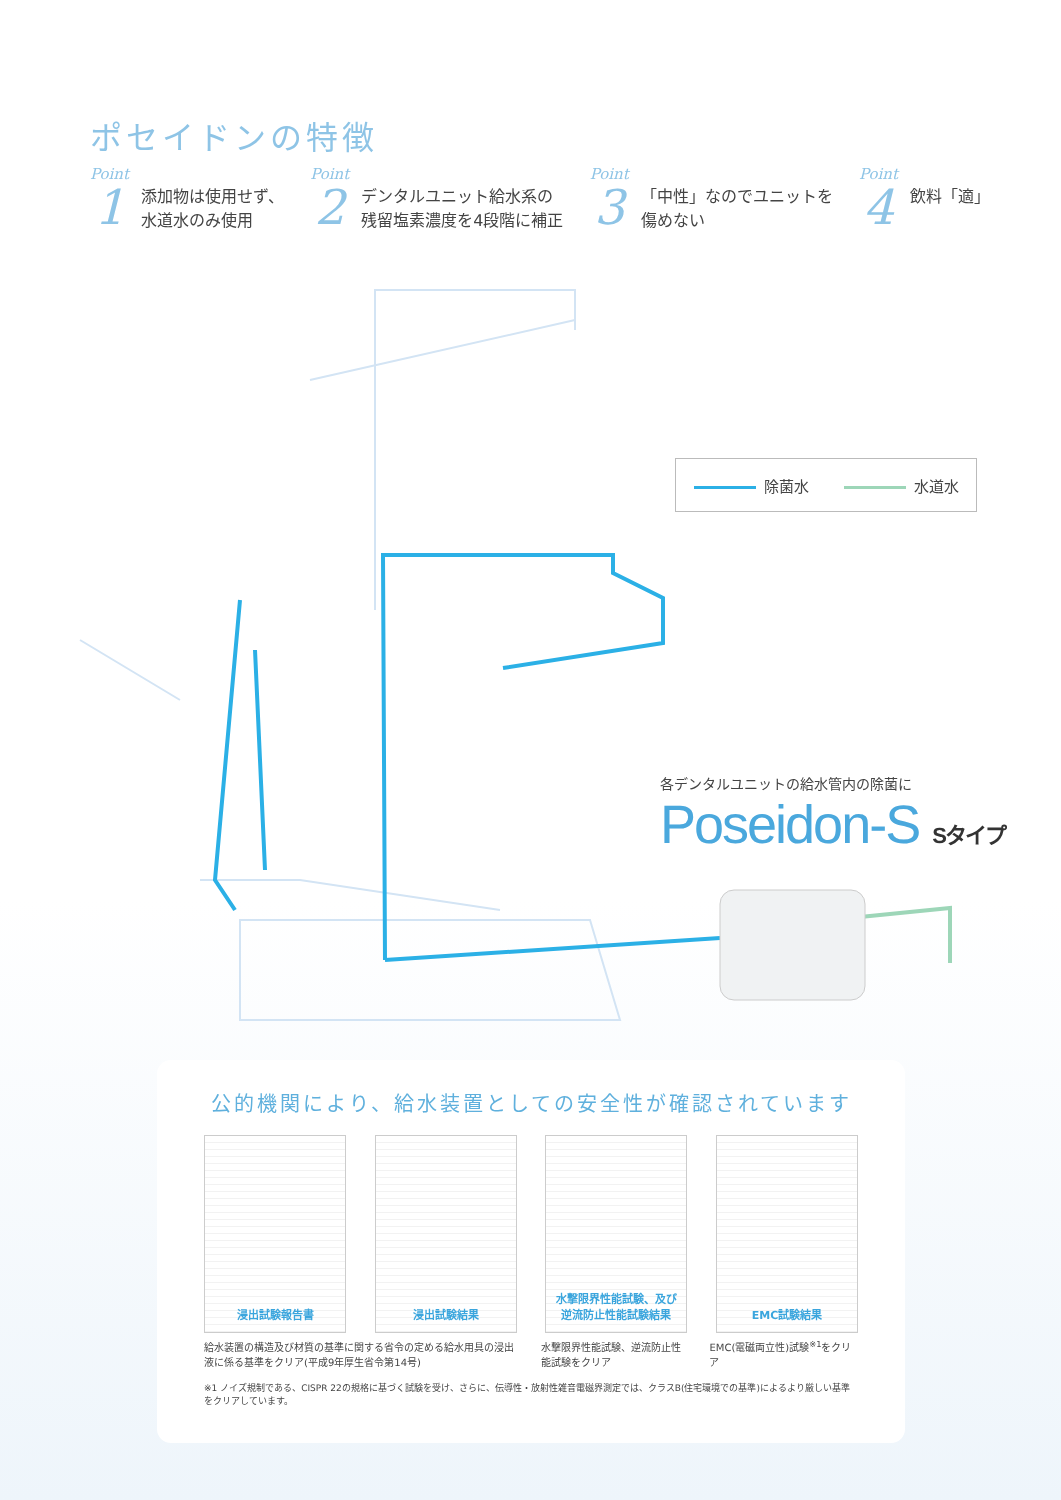ポセイドンの特徴
Point
1
添加物は使用せず、
水道水のみ使用
Point
2
デンタルユニット給水系の
残留塩素濃度を4段階に補正
Point
3
「中性」なのでユニットを
傷めない
Point
4
飲料「適」
除菌水 水道水
各デンタルユニットの給水管内の除菌に
Poseidon-S Sタイプ
公的機関により、給水装置としての安全性が確認されています
浸出試験報告書 浸出試験結果 水撃限界性能試験、及び
逆流防止性能試験結果
EMC試験結果
給水装置の構造及び材質の基準に関する省令の定める給水用具の浸出液に係る基準をクリア(平成9年厚生省令第14号)
水撃限界性能試験、逆流防止性能試験をクリア
EMC(電磁両立性)試験<sup>※1</sup>をクリア
※1 ノイズ規制である、CISPR 22の規格に基づく試験を受け、さらに、伝導性・放射性雑音電磁界測定では、クラスB(住宅環境での基準)によるより厳しい基準をクリアしています。